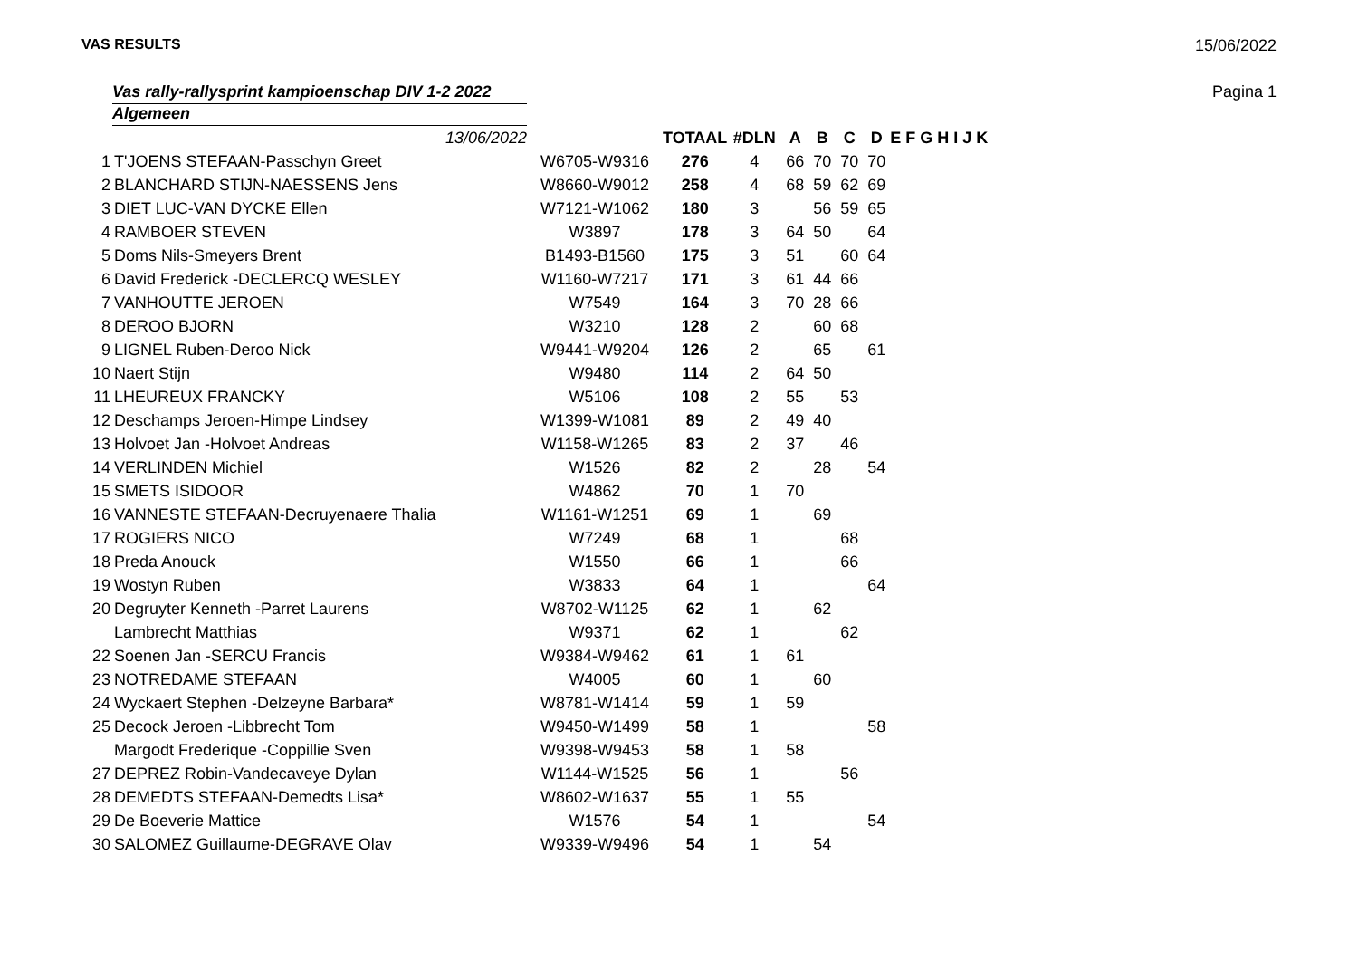VAS RESULTS 15/06/2022
Vas rally-rallysprint kampioenschap DIV 1-2 2022
Pagina 1
Algemeen
| | 13/06/2022 | | TOTAAL | #DLN | A | B | C | D | E F G H I J K |
| 1 | T'JOENS STEFAAN-Passchyn Greet | W6705-W9316 | 276 | 4 | 66 | 70 | 70 | 70 | |
| 2 | BLANCHARD STIJN-NAESSENS Jens | W8660-W9012 | 258 | 4 | 68 | 59 | 62 | 69 | |
| 3 | DIET LUC-VAN DYCKE Ellen | W7121-W1062 | 180 | 3 | | 56 | 59 | 65 | |
| 4 | RAMBOER STEVEN | W3897 | 178 | 3 | 64 | 50 | | 64 | |
| 5 | Doms Nils-Smeyers Brent | B1493-B1560 | 175 | 3 | 51 | | 60 | 64 | |
| 6 | David Frederick -DECLERCQ WESLEY | W1160-W7217 | 171 | 3 | 61 | 44 | 66 | | |
| 7 | VANHOUTTE JEROEN | W7549 | 164 | 3 | 70 | 28 | 66 | | |
| 8 | DEROO BJORN | W3210 | 128 | 2 | | 60 | 68 | | |
| 9 | LIGNEL Ruben-Deroo Nick | W9441-W9204 | 126 | 2 | | 65 | | 61 | |
| 10 | Naert Stijn | W9480 | 114 | 2 | 64 | 50 | | | |
| 11 | LHEUREUX FRANCKY | W5106 | 108 | 2 | 55 | | 53 | | |
| 12 | Deschamps Jeroen-Himpe Lindsey | W1399-W1081 | 89 | 2 | 49 | 40 | | | |
| 13 | Holvoet Jan -Holvoet Andreas | W1158-W1265 | 83 | 2 | 37 | | 46 | | |
| 14 | VERLINDEN Michiel | W1526 | 82 | 2 | | 28 | | 54 | |
| 15 | SMETS ISIDOOR | W4862 | 70 | 1 | 70 | | | | |
| 16 | VANNESTE STEFAAN-Decruyenaere Thalia | W1161-W1251 | 69 | 1 | | 69 | | | |
| 17 | ROGIERS NICO | W7249 | 68 | 1 | | | 68 | | |
| 18 | Preda Anouck | W1550 | 66 | 1 | | | 66 | | |
| 19 | Wostyn Ruben | W3833 | 64 | 1 | | | | 64 | |
| 20 | Degruyter Kenneth -Parret Laurens | W8702-W1125 | 62 | 1 | | 62 | | | |
| | Lambrecht Matthias | W9371 | 62 | 1 | | | 62 | | |
| 22 | Soenen Jan -SERCU Francis | W9384-W9462 | 61 | 1 | 61 | | | | |
| 23 | NOTREDAME STEFAAN | W4005 | 60 | 1 | | 60 | | | |
| 24 | Wyckaert Stephen -Delzeyne Barbara* | W8781-W1414 | 59 | 1 | 59 | | | | |
| 25 | Decock Jeroen -Libbrecht Tom | W9450-W1499 | 58 | 1 | | | | 58 | |
| | Margodt Frederique -Coppillie Sven | W9398-W9453 | 58 | 1 | 58 | | | | |
| 27 | DEPREZ Robin-Vandecaveye Dylan | W1144-W1525 | 56 | 1 | | | 56 | | |
| 28 | DEMEDTS STEFAAN-Demedts Lisa* | W8602-W1637 | 55 | 1 | 55 | | | | |
| 29 | De Boeverie Mattice | W1576 | 54 | 1 | | | | 54 | |
| 30 | SALOMEZ Guillaume-DEGRAVE Olav | W9339-W9496 | 54 | 1 | | 54 | | | |